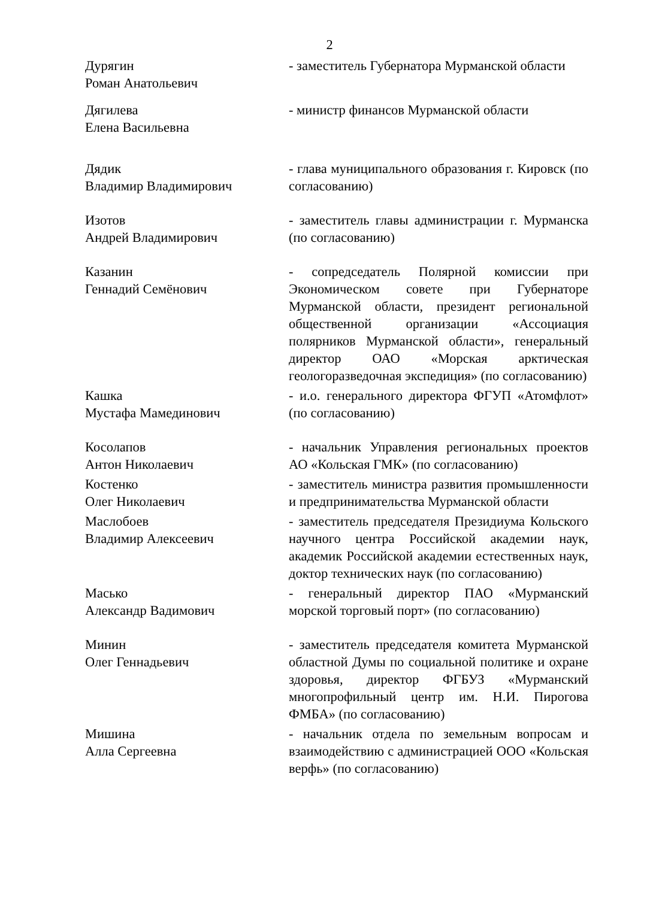2
Дурягин
Роман Анатольевич
- заместитель Губернатора Мурманской области
Дягилева
Елена Васильевна
- министр финансов Мурманской области
Дядик
Владимир Владимирович
- глава муниципального образования г. Кировск (по согласованию)
Изотов
Андрей Владимирович
- заместитель главы администрации г. Мурманска (по согласованию)
Казанин
Геннадий Семёнович
- сопредседатель Полярной комиссии при Экономическом совете при Губернаторе Мурманской области, президент региональной общественной организации «Ассоциация полярников Мурманской области», генеральный директор ОАО «Морская арктическая геологоразведочная экспедиция» (по согласованию)
Кашка
Мустафа Мамединович
- и.о. генерального директора ФГУП «Атомфлот» (по согласованию)
Косолапов
Антон Николаевич
- начальник Управления региональных проектов АО «Кольская ГМК» (по согласованию)
Костенко
Олег Николаевич
- заместитель министра развития промышленности и предпринимательства Мурманской области
Маслобоев
Владимир Алексеевич
- заместитель председателя Президиума Кольского научного центра Российской академии наук, академик Российской академии естественных наук, доктор технических наук (по согласованию)
Масько
Александр Вадимович
- генеральный директор ПАО «Мурманский морской торговый порт» (по согласованию)
Минин
Олег Геннадьевич
- заместитель председателя комитета Мурманской областной Думы по социальной политике и охране здоровья, директор ФГБУЗ «Мурманский многопрофильный центр им. Н.И. Пирогова ФМБА» (по согласованию)
Мишина
Алла Сергеевна
- начальник отдела по земельным вопросам и взаимодействию с администрацией ООО «Кольская верфь» (по согласованию)